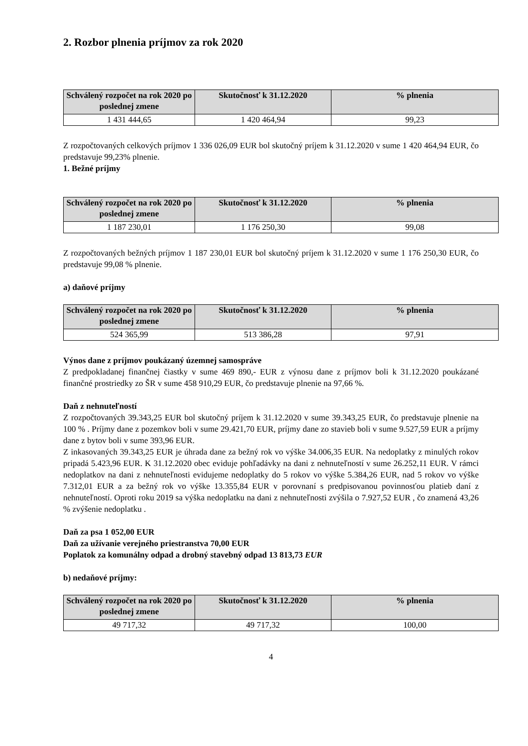2. Rozbor plnenia príjmov za rok 2020
| Schválený rozpočet na rok 2020 po poslednej zmene | Skutočnosť k 31.12.2020 | % plnenia |
| --- | --- | --- |
| 1 431 444,65 | 1 420 464,94 | 99,23 |
Z rozpočtovaných celkových príjmov 1 336 026,09 EUR bol skutočný príjem k 31.12.2020 v sume 1 420 464,94 EUR, čo predstavuje 99,23% plnenie.
1. Bežné príjmy
| Schválený rozpočet na rok 2020 po poslednej zmene | Skutočnosť k 31.12.2020 | % plnenia |
| --- | --- | --- |
| 1 187 230,01 | 1 176 250,30 | 99,08 |
Z rozpočtovaných bežných príjmov 1 187 230,01 EUR bol skutočný príjem k 31.12.2020 v sume 1 176 250,30 EUR, čo predstavuje 99,08 % plnenie.
a) daňové príjmy
| Schválený rozpočet na rok 2020 po poslednej zmene | Skutočnosť k 31.12.2020 | % plnenia |
| --- | --- | --- |
| 524 365,99 | 513 386,28 | 97,91 |
Výnos dane z príjmov poukázaný územnej samospráve
Z predpokladanej finančnej čiastky v sume 469 890,- EUR z výnosu dane z príjmov boli k 31.12.2020 poukázané finančné prostriedky zo ŠR v sume 458 910,29 EUR, čo predstavuje plnenie na 97,66 %.
Daň z nehnuteľností
Z rozpočtovaných 39.343,25 EUR bol skutočný príjem k 31.12.2020 v sume 39.343,25 EUR, čo predstavuje plnenie na 100 % . Príjmy dane z pozemkov boli v sume 29.421,70 EUR, príjmy dane zo stavieb boli v sume 9.527,59 EUR a príjmy dane z bytov boli v sume 393,96 EUR.
Z inkasovaných 39.343,25 EUR je úhrada dane za bežný rok vo výške 34.006,35 EUR. Na nedoplatky z minulých rokov pripadá 5.423,96 EUR. K 31.12.2020 obec eviduje pohľadávky na dani z nehnuteľností v sume 26.252,11 EUR. V rámci nedoplatkov na dani z nehnuteľnosti evidujeme nedoplatky do 5 rokov vo výške 5.384,26 EUR, nad 5 rokov vo výške 7.312,01 EUR a za bežný rok vo výške 13.355,84 EUR v porovnaní s predpisovanou povinnosťou platieb daní z nehnuteľností. Oproti roku 2019 sa výška nedoplatku na dani z nehnuteľnosti zvýšila o 7.927,52 EUR , čo znamená 43,26 % zvýšenie nedoplatku .
Daň za psa 1 052,00 EUR
Daň za užívanie verejného priestranstva 70,00 EUR
Poplatok za komunálny odpad a drobný stavebný odpad 13 813,73 EUR
b) nedaňové príjmy:
| Schválený rozpočet na rok 2020 po poslednej zmene | Skutočnosť k 31.12.2020 | % plnenia |
| --- | --- | --- |
| 49 717,32 | 49 717,32 | 100,00 |
4